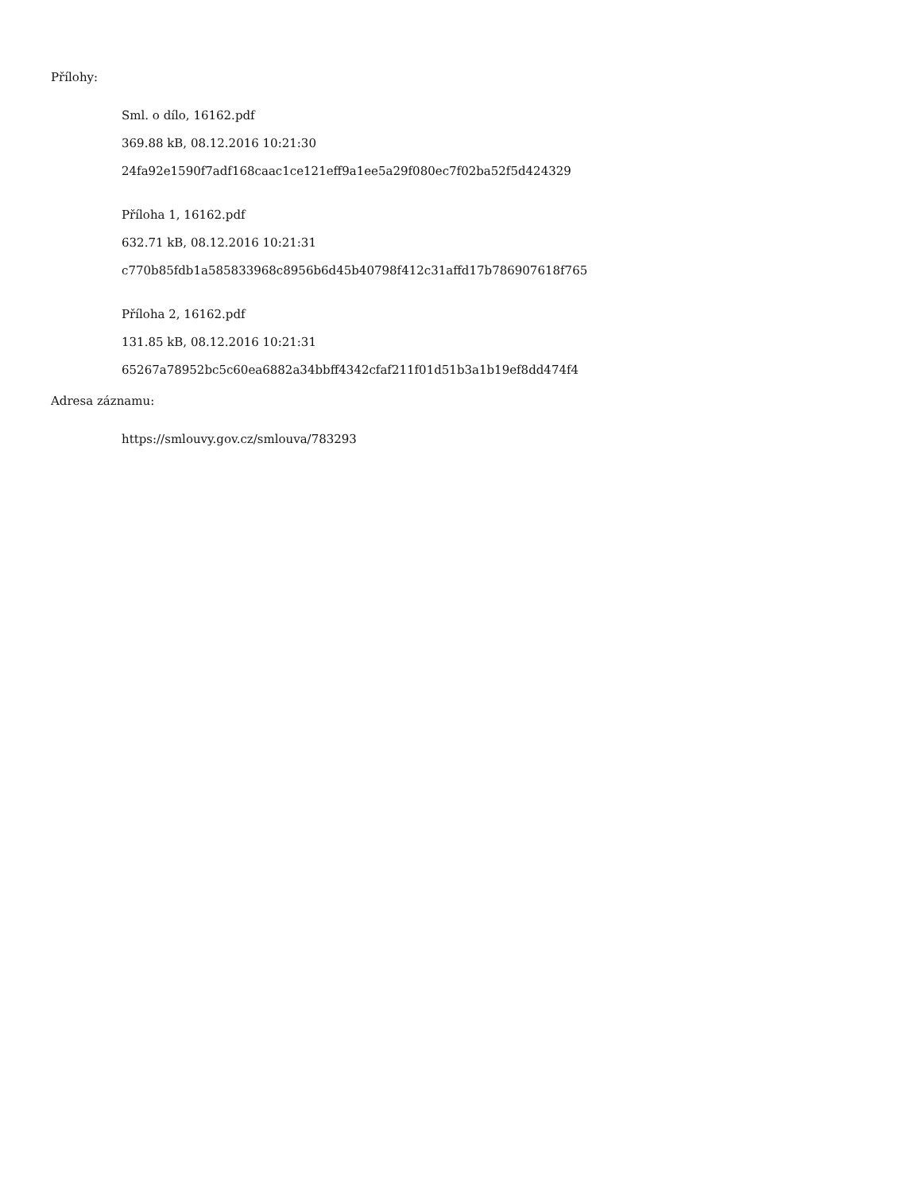Přílohy:
Sml. o dílo, 16162.pdf
369.88 kB, 08.12.2016 10:21:30
24fa92e1590f7adf168caac1ce121eff9a1ee5a29f080ec7f02ba52f5d424329
Příloha 1, 16162.pdf
632.71 kB, 08.12.2016 10:21:31
c770b85fdb1a585833968c8956b6d45b40798f412c31affd17b786907618f765
Příloha 2, 16162.pdf
131.85 kB, 08.12.2016 10:21:31
65267a78952bc5c60ea6882a34bbff4342cfaf211f01d51b3a1b19ef8dd474f4
Adresa záznamu:
https://smlouvy.gov.cz/smlouva/783293